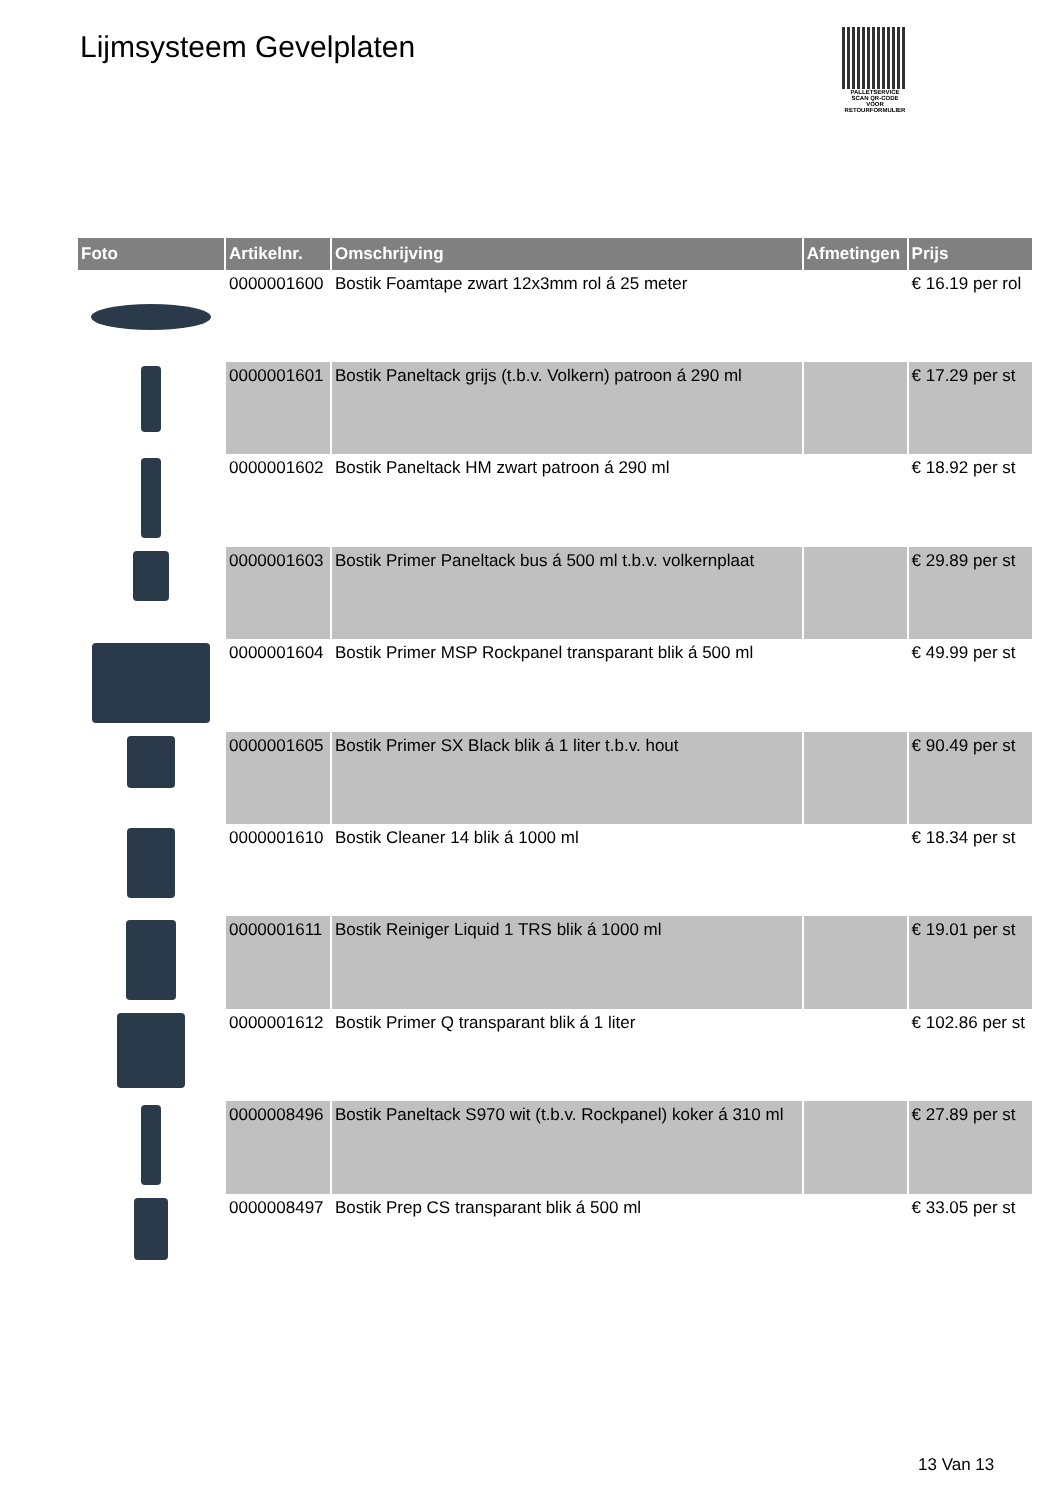Lijmsysteem Gevelplaten
PALLETSERVICE
SCAN QR-CODE VOOR RETOURFORMULIER
| Foto | Artikelnr. | Omschrijving | Afmetingen | Prijs |
| --- | --- | --- | --- | --- |
| | 0000001600 | Bostik Foamtape zwart 12x3mm rol á 25 meter | | € 16.19 per rol |
| | 0000001601 | Bostik Paneltack grijs (t.b.v. Volkern) patroon á 290 ml | | € 17.29 per st |
| | 0000001602 | Bostik Paneltack HM zwart patroon á 290 ml | | € 18.92 per st |
| | 0000001603 | Bostik Primer Paneltack bus á 500 ml t.b.v. volkernplaat | | € 29.89 per st |
| | 0000001604 | Bostik Primer MSP Rockpanel transparant blik á 500 ml | | € 49.99 per st |
| | 0000001605 | Bostik Primer SX Black blik á 1 liter t.b.v. hout | | € 90.49 per st |
| | 0000001610 | Bostik Cleaner 14 blik á 1000 ml | | € 18.34 per st |
| | 0000001611 | Bostik Reiniger Liquid 1 TRS blik á 1000 ml | | € 19.01 per st |
| | 0000001612 | Bostik Primer Q transparant blik á 1 liter | | € 102.86 per st |
| | 0000008496 | Bostik Paneltack S970 wit (t.b.v. Rockpanel) koker á 310 ml | | € 27.89 per st |
| | 0000008497 | Bostik Prep CS transparant blik á 500 ml | | € 33.05 per st |
13 Van 13